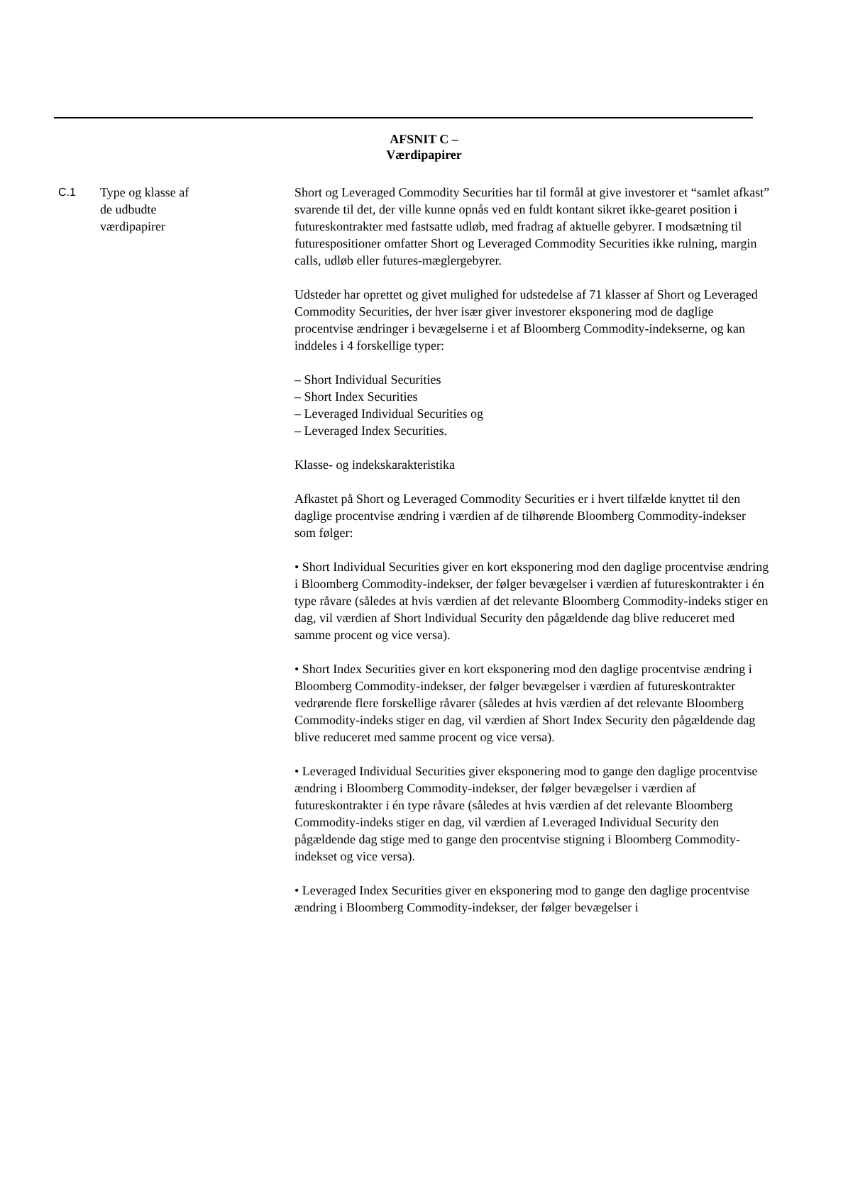AFSNIT C –
Værdipapirer
| C.1 | Type og klasse af de udbudte værdipapirer | Short og Leveraged Commodity Securities har til formål at give investorer et “samlet afkast” svarende til det, der ville kunne opnås ved en fuldt kontant sikret ikke-gearet position i futureskontrakter med fastsatte udløb, med fradrag af aktuelle gebyrer. I modsætning til futurespositioner omfatter Short og Leveraged Commodity Securities ikke rulning, margin calls, udløb eller futures-mæglergebyrer. Udsteder har oprettet og givet mulighed for udstedelse af 71 klasser af Short og Leveraged Commodity Securities, der hver især giver investorer eksponering mod de daglige procentvise ændringer i bevægelserne i et af Bloomberg Commodity-indekserne, og kan inddeles i 4 forskellige typer: – Short Individual Securities – Short Index Securities – Leveraged Individual Securities og – Leveraged Index Securities. Klasse- og indekskarakteristika Afkastet på Short og Leveraged Commodity Securities er i hvert tilfælde knyttet til den daglige procentvise ændring i værdien af de tilhørende Bloomberg Commodity-indekser som følger: • Short Individual Securities giver en kort eksponering mod den daglige procentvise ændring i Bloomberg Commodity-indekser, der følger bevægelser i værdien af futureskontrakter i én type råvare (således at hvis værdien af det relevante Bloomberg Commodity-indeks stiger en dag, vil værdien af Short Individual Security den pågældende dag blive reduceret med samme procent og vice versa). • Short Index Securities giver en kort eksponering mod den daglige procentvise ændring i Bloomberg Commodity-indekser, der følger bevægelser i værdien af futureskontrakter vedrørende flere forskellige råvarer (således at hvis værdien af det relevante Bloomberg Commodity-indeks stiger en dag, vil værdien af Short Index Security den pågældende dag blive reduceret med samme procent og vice versa). • Leveraged Individual Securities giver eksponering mod to gange den daglige procentvise ændring i Bloomberg Commodity-indekser, der følger bevægelser i værdien af futureskontrakter i én type råvare (således at hvis værdien af det relevante Bloomberg Commodity-indeks stiger en dag, vil værdien af Leveraged Individual Security den pågældende dag stige med to gange den procentvise stigning i Bloomberg Commodity-indekset og vice versa). • Leveraged Index Securities giver en eksponering mod to gange den daglige procentvise ændring i Bloomberg Commodity-indekser, der følger bevægelser i |